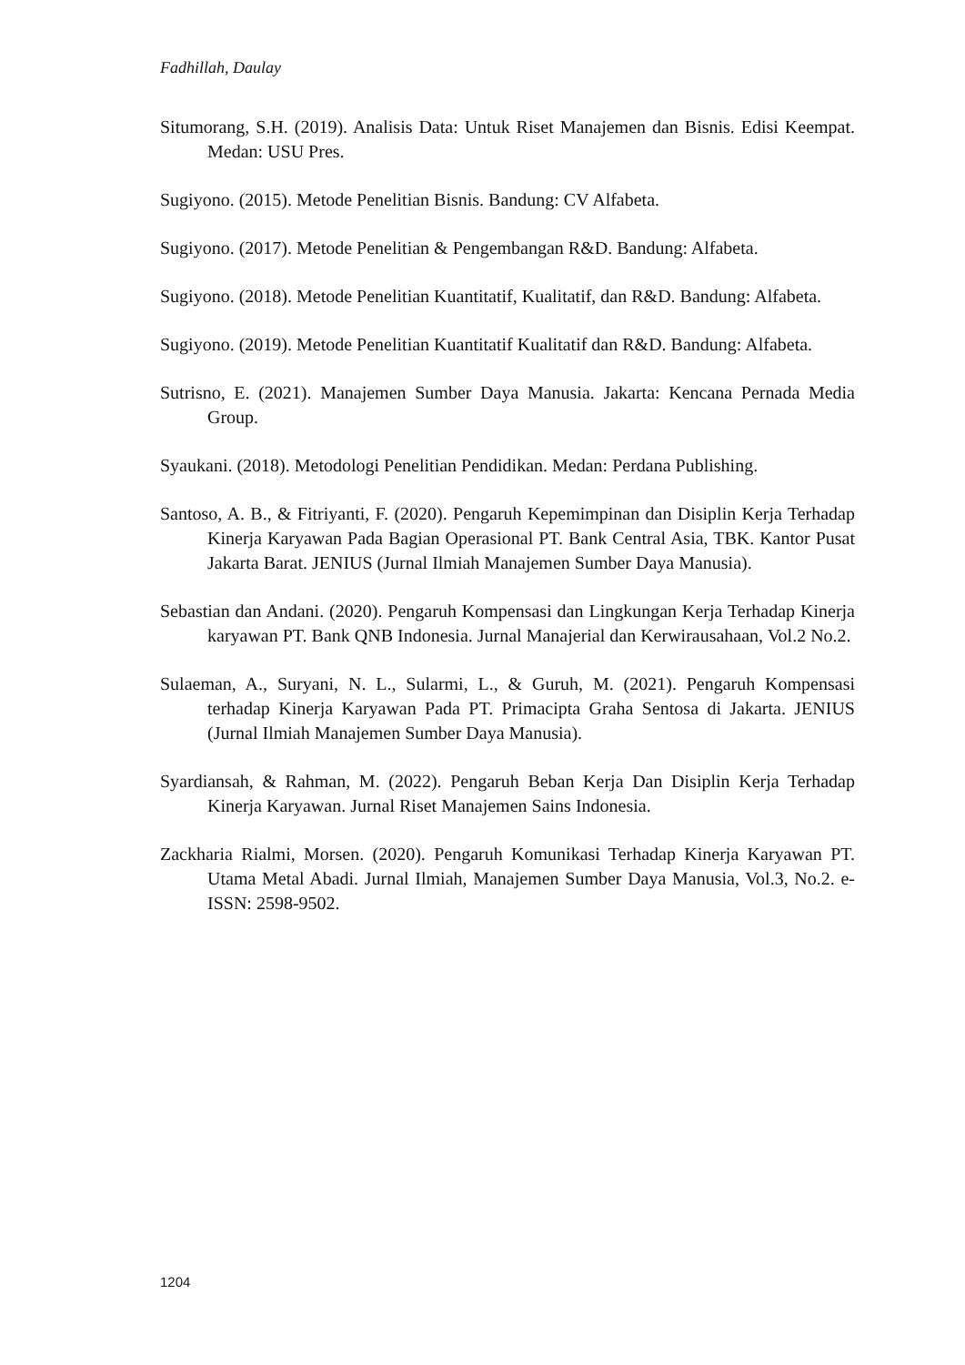Fadhillah, Daulay
Situmorang, S.H. (2019). Analisis Data: Untuk Riset Manajemen dan Bisnis. Edisi Keempat. Medan: USU Pres.
Sugiyono. (2015). Metode Penelitian Bisnis. Bandung: CV Alfabeta.
Sugiyono. (2017). Metode Penelitian & Pengembangan R&D. Bandung: Alfabeta.
Sugiyono. (2018). Metode Penelitian Kuantitatif, Kualitatif, dan R&D. Bandung: Alfabeta.
Sugiyono. (2019). Metode Penelitian Kuantitatif Kualitatif dan R&D. Bandung: Alfabeta.
Sutrisno, E. (2021). Manajemen Sumber Daya Manusia. Jakarta: Kencana Pernada Media Group.
Syaukani. (2018). Metodologi Penelitian Pendidikan. Medan: Perdana Publishing.
Santoso, A. B., & Fitriyanti, F. (2020). Pengaruh Kepemimpinan dan Disiplin Kerja Terhadap Kinerja Karyawan Pada Bagian Operasional PT. Bank Central Asia, TBK. Kantor Pusat Jakarta Barat. JENIUS (Jurnal Ilmiah Manajemen Sumber Daya Manusia).
Sebastian dan Andani. (2020). Pengaruh Kompensasi dan Lingkungan Kerja Terhadap Kinerja karyawan PT. Bank QNB Indonesia. Jurnal Manajerial dan Kerwirausahaan, Vol.2 No.2.
Sulaeman, A., Suryani, N. L., Sularmi, L., & Guruh, M. (2021). Pengaruh Kompensasi terhadap Kinerja Karyawan Pada PT. Primacipta Graha Sentosa di Jakarta. JENIUS (Jurnal Ilmiah Manajemen Sumber Daya Manusia).
Syardiansah, & Rahman, M. (2022). Pengaruh Beban Kerja Dan Disiplin Kerja Terhadap Kinerja Karyawan. Jurnal Riset Manajemen Sains Indonesia.
Zackharia Rialmi, Morsen. (2020). Pengaruh Komunikasi Terhadap Kinerja Karyawan PT. Utama Metal Abadi. Jurnal Ilmiah, Manajemen Sumber Daya Manusia, Vol.3, No.2. e-ISSN: 2598-9502.
1204